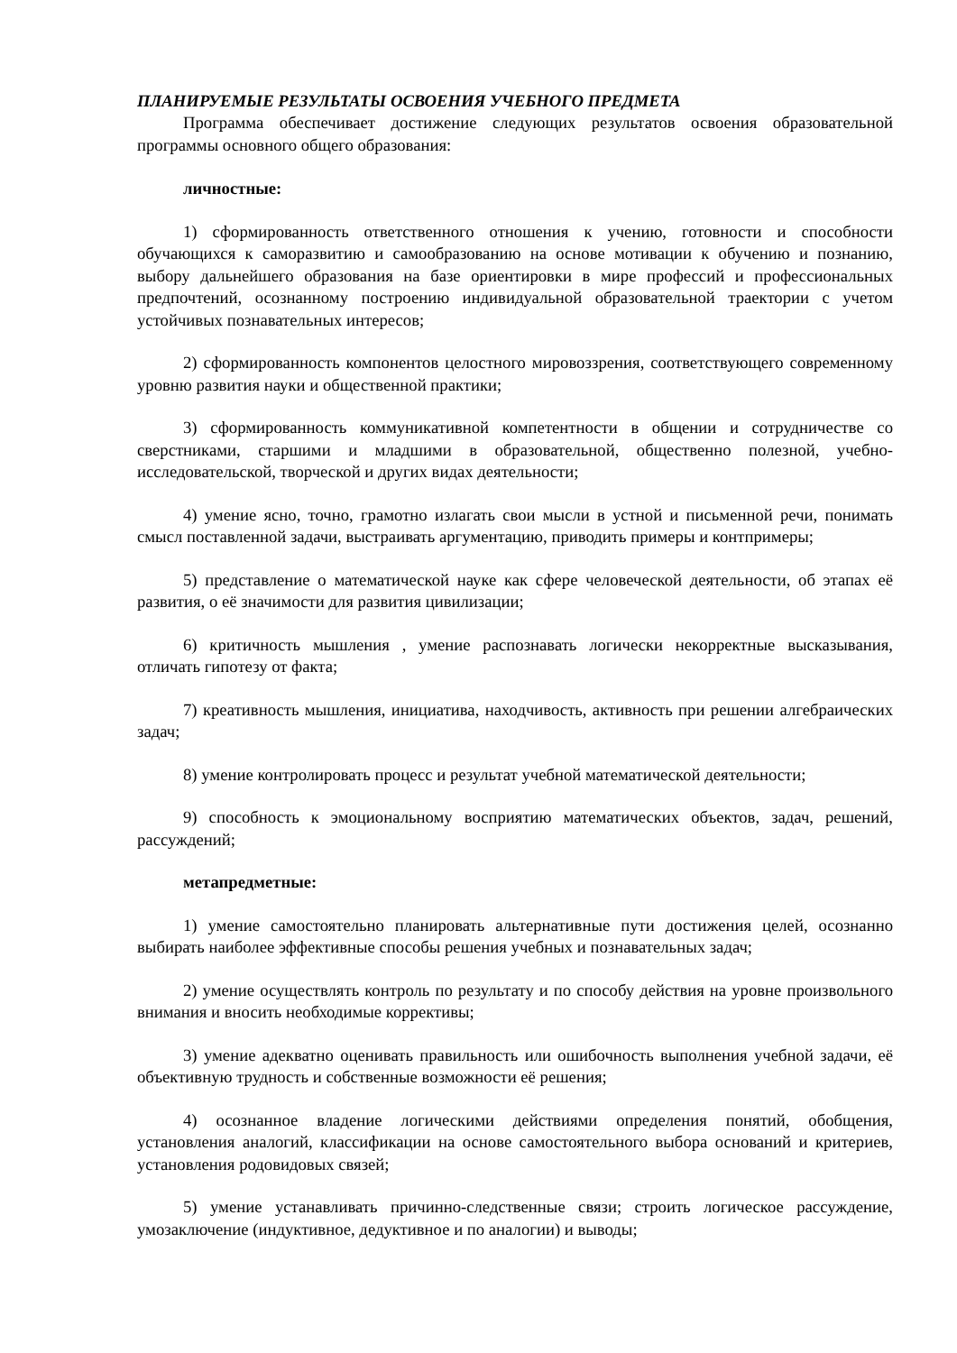ПЛАНИРУЕМЫЕ РЕЗУЛЬТАТЫ ОСВОЕНИЯ УЧЕБНОГО ПРЕДМЕТА
Программа обеспечивает достижение следующих результатов освоения образовательной программы основного общего образования:
личностные:
1) сформированность ответственного отношения к учению, готовности и способности обучающихся к саморазвитию и самообразованию на основе мотивации к обучению и познанию, выбору дальнейшего образования на базе ориентировки в мире профессий и профессиональных предпочтений, осознанному построению индивидуальной образовательной траектории с учетом устойчивых познавательных интересов;
2) сформированность компонентов целостного мировоззрения, соответствующего современному уровню развития науки и общественной практики;
3) сформированность коммуникативной компетентности в общении и сотрудничестве со сверстниками, старшими и младшими в образовательной, общественно полезной, учебно-исследовательской, творческой и других видах деятельности;
4) умение ясно, точно, грамотно излагать свои мысли в устной и письменной речи, понимать смысл поставленной задачи, выстраивать аргументацию, приводить примеры и контпримеры;
5) представление о математической науке как сфере человеческой деятельности, об этапах её развития, о её значимости для развития цивилизации;
6) критичность мышления , умение распознавать логически некорректные высказывания, отличать гипотезу от факта;
7) креативность мышления, инициатива, находчивость, активность при решении алгебраических задач;
8) умение контролировать процесс и результат учебной математической деятельности;
9) способность к эмоциональному восприятию математических объектов, задач, решений, рассуждений;
метапредметные:
1) умение самостоятельно планировать альтернативные пути достижения целей, осознанно выбирать наиболее эффективные способы решения учебных и познавательных задач;
2) умение осуществлять контроль по результату и по способу действия на уровне произвольного внимания и вносить необходимые коррективы;
3) умение адекватно оценивать правильность или ошибочность выполнения учебной задачи, её объективную трудность и собственные возможности её решения;
4) осознанное владение логическими действиями определения понятий, обобщения, установления аналогий, классификации на основе самостоятельного выбора оснований и критериев, установления родовидовых связей;
5) умение устанавливать причинно-следственные связи; строить логическое рассуждение, умозаключение (индуктивное, дедуктивное и по аналогии) и выводы;